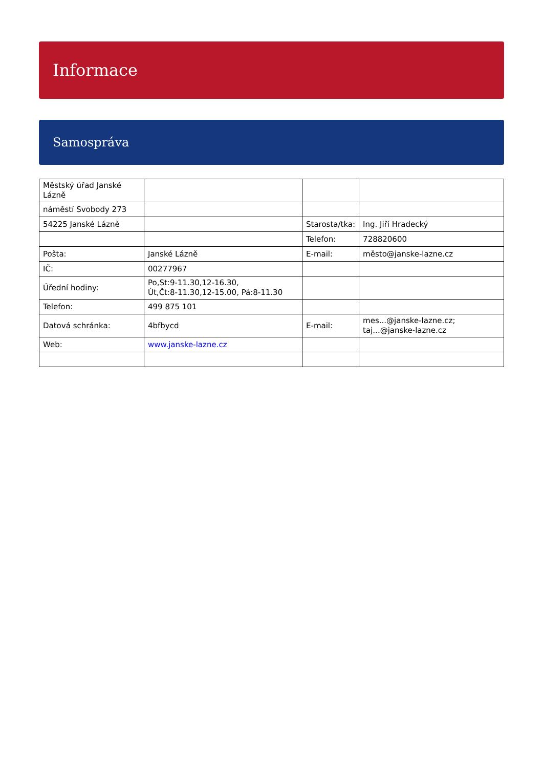Informace
Samospráva
| Městský úřad Janské Lázně | | | |
| náměstí Svobody 273 | | | |
| 54225 Janské Lázně | | Starosta/tka: | Ing. Jiří Hradecký |
| | | Telefon: | 728820600 |
| Pošta: | Janské Lázně | E-mail: | město@janske-lazne.cz |
| IČ: | 00277967 | | |
| Úřední hodiny: | Po,St:9-11.30,12-16.30, Út,Čt:8-11.30,12-15.00, Pá:8-11.30 | | |
| Telefon: | 499 875 101 | | |
| Datová schránka: | 4bfbycd | E-mail: | mes...@janske-lazne.cz; taj...@janske-lazne.cz |
| Web: | www.janske-lazne.cz | | |